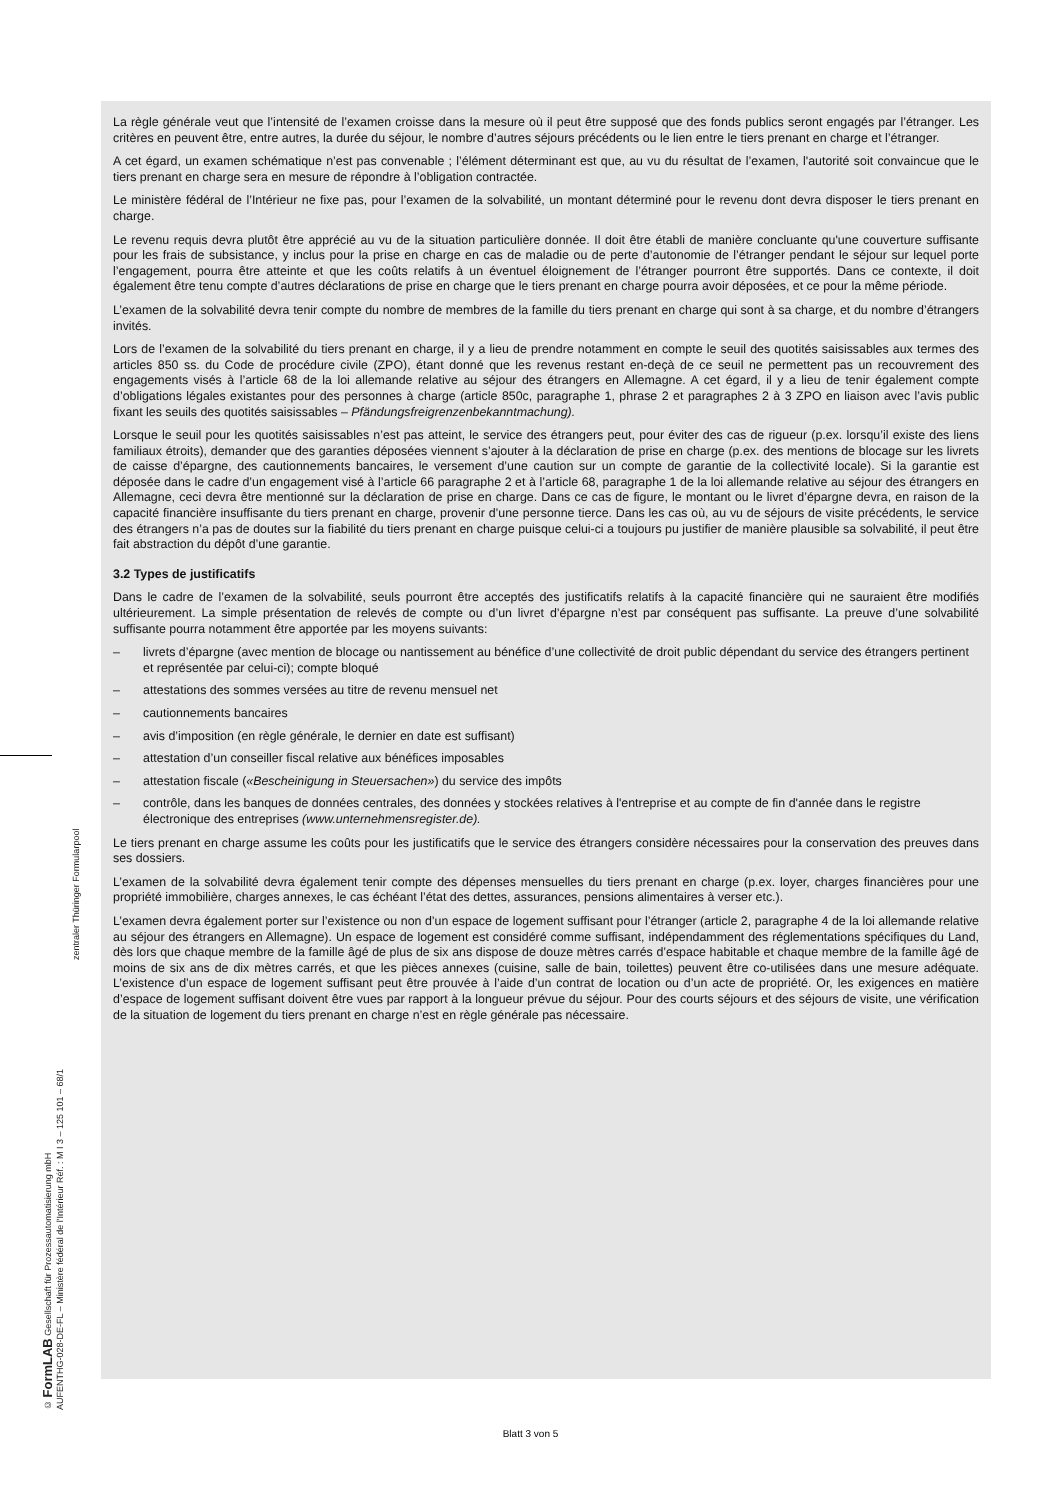© FormLAB Gesellschaft für Prozessautomatisierung mbH
AUFENTHG-028-DE-FL – Ministère fédéral de l'Intérieur Réf. : M I 3 – 125 101 – 68/1
zentraler Thüringer Formularpool
La règle générale veut que l’intensité de l’examen croisse dans la mesure où il peut être supposé que des fonds publics seront engagés par l’étranger. Les critères en peuvent être, entre autres, la durée du séjour, le nombre d’autres séjours précédents ou le lien entre le tiers prenant en charge et l’étranger.
A cet égard, un examen schématique n’est pas convenable ; l’élément déterminant est que, au vu du résultat de l’examen, l'autorité soit convaincue que le tiers prenant en charge sera en mesure de répondre à l’obligation contractée.
Le ministère fédéral de l’Intérieur ne fixe pas, pour l’examen de la solvabilité, un montant déterminé pour le revenu dont devra disposer le tiers prenant en charge.
Le revenu requis devra plutôt être apprécié au vu de la situation particulière donnée. Il doit être établi de manière concluante qu'une couverture suffisante pour les frais de subsistance, y inclus pour la prise en charge en cas de maladie ou de perte d’autonomie de l’étranger pendant le séjour sur lequel porte l’engagement, pourra être atteinte et que les coûts relatifs à un éventuel éloignement de l’étranger pourront être supportés. Dans ce contexte, il doit également être tenu compte d’autres déclarations de prise en charge que le tiers prenant en charge pourra avoir déposées, et ce pour la même période.
L’examen de la solvabilité devra tenir compte du nombre de membres de la famille du tiers prenant en charge qui sont à sa charge, et du nombre d’étrangers invités.
Lors de l’examen de la solvabilité du tiers prenant en charge, il y a lieu de prendre notamment en compte le seuil des quotités saisissables aux termes des articles 850 ss. du Code de procédure civile (ZPO), étant donné que les revenus restant en-deçà de ce seuil ne permettent pas un recouvrement des engagements visés à l’article 68 de la loi allemande relative au séjour des étrangers en Allemagne. A cet égard, il y a lieu de tenir également compte d’obligations légales existantes pour des personnes à charge (article 850c, paragraphe 1, phrase 2 et paragraphes 2 à 3 ZPO en liaison avec l’avis public fixant les seuils des quotités saisissables – Pfändungsfreigrenzenbekanntmachung).
Lorsque le seuil pour les quotités saisissables n’est pas atteint, le service des étrangers peut, pour éviter des cas de rigueur (p.ex. lorsqu’il existe des liens familiaux étroits), demander que des garanties déposées viennent s’ajouter à la déclaration de prise en charge (p.ex. des mentions de blocage sur les livrets de caisse d’épargne, des cautionnements bancaires, le versement d’une caution sur un compte de garantie de la collectivité locale). Si la garantie est déposée dans le cadre d’un engagement visé à l’article 66 paragraphe 2 et à l’article 68, paragraphe 1 de la loi allemande relative au séjour des étrangers en Allemagne, ceci devra être mentionné sur la déclaration de prise en charge. Dans ce cas de figure, le montant ou le livret d’épargne devra, en raison de la capacité financière insuffisante du tiers prenant en charge, provenir d’une personne tierce. Dans les cas où, au vu de séjours de visite précédents, le service des étrangers n’a pas de doutes sur la fiabilité du tiers prenant en charge puisque celui-ci a toujours pu justifier de manière plausible sa solvabilité, il peut être fait abstraction du dépôt d’une garantie.
3.2 Types de justificatifs
Dans le cadre de l’examen de la solvabilité, seuls pourront être acceptés des justificatifs relatifs à la capacité financière qui ne sauraient être modifiés ultérieurement. La simple présentation de relevés de compte ou d’un livret d’épargne n’est par conséquent pas suffisante. La preuve d’une solvabilité suffisante pourra notamment être apportée par les moyens suivants:
– livrets d’épargne (avec mention de blocage ou nantissement au bénéfice d’une collectivité de droit public dépendant du service des étrangers pertinent et représentée par celui-ci); compte bloqué
– attestations des sommes versées au titre de revenu mensuel net
– cautionnements bancaires
– avis d’imposition (en règle générale, le dernier en date est suffisant)
– attestation d’un conseiller fiscal relative aux bénéfices imposables
– attestation fiscale («Bescheinigung in Steuersachen») du service des impôts
– contrôle, dans les banques de données centrales, des données y stockées relatives à l'entreprise et au compte de fin d'année dans le registre électronique des entreprises (www.unternehmensregister.de).
Le tiers prenant en charge assume les coûts pour les justificatifs que le service des étrangers considère nécessaires pour la conservation des preuves dans ses dossiers.
L’examen de la solvabilité devra également tenir compte des dépenses mensuelles du tiers prenant en charge (p.ex. loyer, charges financières pour une propriété immobilière, charges annexes, le cas échéant l’état des dettes, assurances, pensions alimentaires à verser etc.).
L’examen devra également porter sur l’existence ou non d’un espace de logement suffisant pour l’étranger (article 2, paragraphe 4 de la loi allemande relative au séjour des étrangers en Allemagne). Un espace de logement est considéré comme suffisant, indépendamment des réglementations spécifiques du Land, dès lors que chaque membre de la famille âgé de plus de six ans dispose de douze mètres carrés d’espace habitable et chaque membre de la famille âgé de moins de six ans de dix mètres carrés, et que les pièces annexes (cuisine, salle de bain, toilettes) peuvent être co-utilisées dans une mesure adéquate. L’existence d’un espace de logement suffisant peut être prouvée à l’aide d’un contrat de location ou d’un acte de propriété. Or, les exigences en matière d’espace de logement suffisant doivent être vues par rapport à la longueur prévue du séjour. Pour des courts séjours et des séjours de visite, une vérification de la situation de logement du tiers prenant en charge n’est en règle générale pas nécessaire.
Blatt 3 von 5